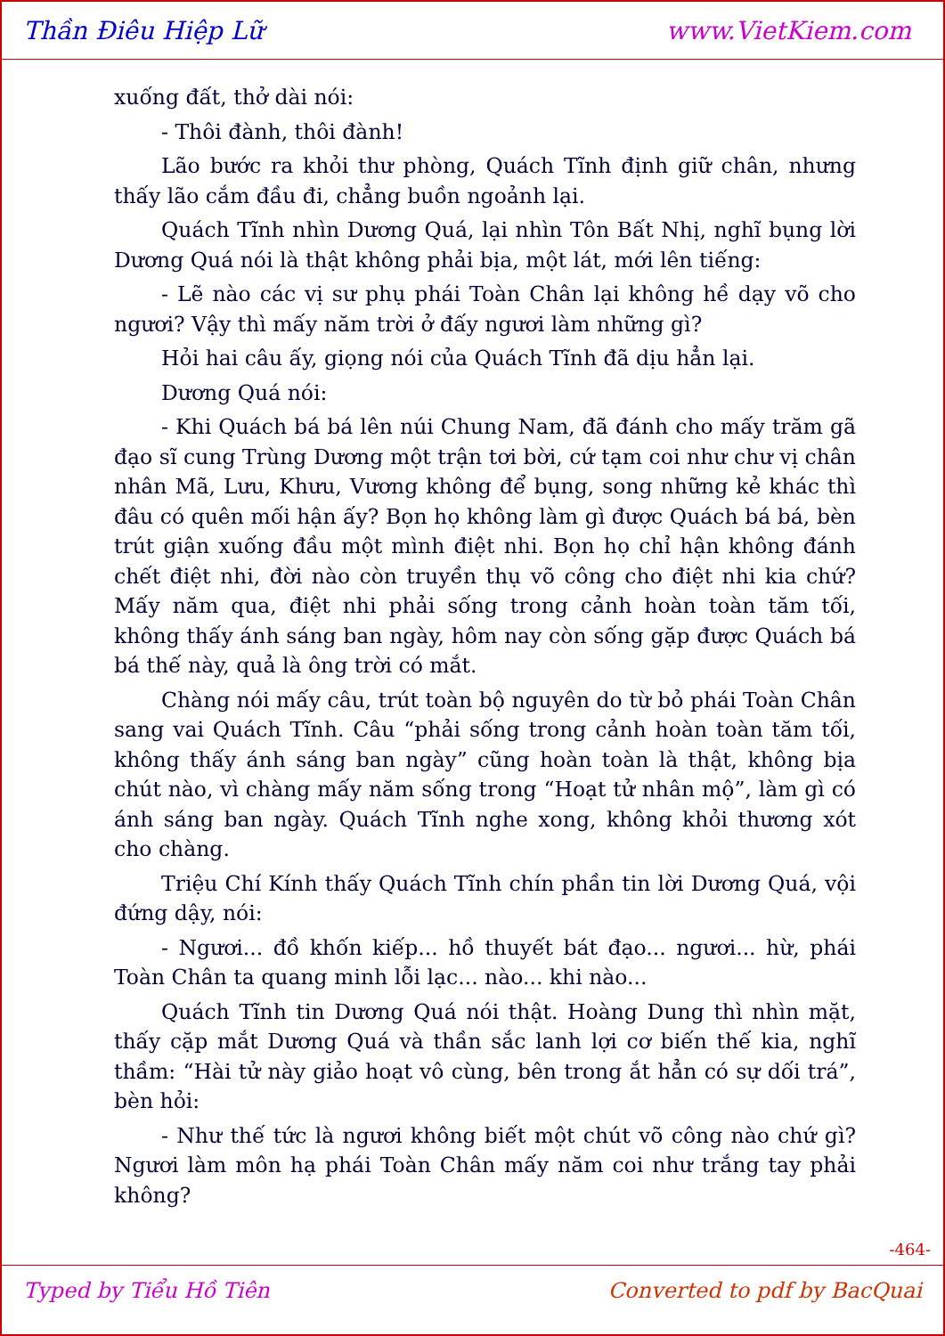Thần Điêu Hiệp Lữ www.VietKiem.com
xuống đất, thở dài nói:
- Thôi đành, thôi đành!
Lão bước ra khỏi thư phòng, Quách Tĩnh định giữ chân, nhưng thấy lão cắm đầu đi, chẳng buồn ngoảnh lại.
Quách Tĩnh nhìn Dương Quá, lại nhìn Tôn Bất Nhị, nghĩ bụng lời Dương Quá nói là thật không phải bịa, một lát, mới lên tiếng:
- Lẽ nào các vị sư phụ phái Toàn Chân lại không hề dạy võ cho ngươi? Vậy thì mấy năm trời ở đấy ngươi làm những gì?
Hỏi hai câu ấy, giọng nói của Quách Tĩnh đã dịu hẳn lại.
Dương Quá nói:
- Khi Quách bá bá lên núi Chung Nam, đã đánh cho mấy trăm gã đạo sĩ cung Trùng Dương một trận tơi bời, cứ tạm coi như chư vị chân nhân Mã, Lưu, Khưu, Vương không để bụng, song những kẻ khác thì đâu có quên mối hận ấy? Bọn họ không làm gì được Quách bá bá, bèn trút giận xuống đầu một mình điệt nhi. Bọn họ chỉ hận không đánh chết điệt nhi, đời nào còn truyền thụ võ công cho điệt nhi kia chứ? Mấy năm qua, điệt nhi phải sống trong cảnh hoàn toàn tăm tối, không thấy ánh sáng ban ngày, hôm nay còn sống gặp được Quách bá bá thế này, quả là ông trời có mắt.
Chàng nói mấy câu, trút toàn bộ nguyên do từ bỏ phái Toàn Chân sang vai Quách Tĩnh. Câu “phải sống trong cảnh hoàn toàn tăm tối, không thấy ánh sáng ban ngày” cũng hoàn toàn là thật, không bịa chút nào, vì chàng mấy năm sống trong “Hoạt tử nhân mộ”, làm gì có ánh sáng ban ngày. Quách Tĩnh nghe xong, không khỏi thương xót cho chàng.
Triệu Chí Kính thấy Quách Tĩnh chín phần tin lời Dương Quá, vội đứng dậy, nói:
- Ngươi... đồ khốn kiếp... hồ thuyết bát đạo... ngươi... hừ, phái Toàn Chân ta quang minh lỗi lạc... nào... khi nào...
Quách Tĩnh tin Dương Quá nói thật. Hoàng Dung thì nhìn mặt, thấy cặp mắt Dương Quá và thần sắc lanh lợi cơ biến thế kia, nghĩ thầm: “Hài tử này giảo hoạt vô cùng, bên trong ắt hẳn có sự dối trá”, bèn hỏi:
- Như thế tức là ngươi không biết một chút võ công nào chứ gì? Ngươi làm môn hạ phái Toàn Chân mấy năm coi như trắng tay phải không?
-464-
Typed by Tiểu Hồ Tiên Converted to pdf by BacQuai